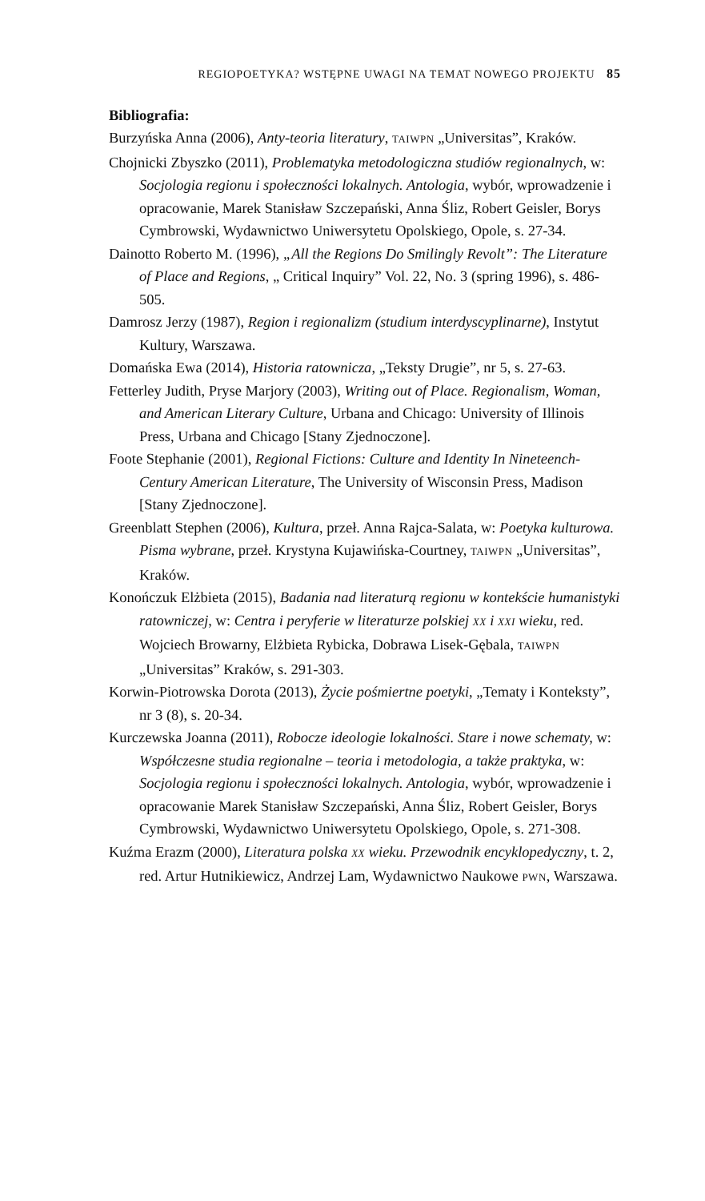REGIOPOETYKA? WSTĘPNE UWAGI NA TEMAT NOWEGO PROJEKTU 85
Bibliografia:
Burzyńska Anna (2006), Anty-teoria literatury, TAIWPN „Universitas”, Kraków.
Chojnicki Zbyszko (2011), Problematyka metodologiczna studiów regionalnych, w: Socjologia regionu i społeczności lokalnych. Antologia, wybór, wprowadzenie i opracowanie, Marek Stanisław Szczepański, Anna Śliz, Robert Geisler, Borys Cymbrowski, Wydawnictwo Uniwersytetu Opolskiego, Opole, s. 27-34.
Dainotto Roberto M. (1996), „All the Regions Do Smilingly Revolt”: The Literature of Place and Regions, „ Critical Inquiry” Vol. 22, No. 3 (spring 1996), s. 486-505.
Damrosz Jerzy (1987), Region i regionalizm (studium interdyscyplinarne), Instytut Kultury, Warszawa.
Domańska Ewa (2014), Historia ratownicza, „Teksty Drugie”, nr 5, s. 27-63.
Fetterley Judith, Pryse Marjory (2003), Writing out of Place. Regionalism, Woman, and American Literary Culture, Urbana and Chicago: University of Illinois Press, Urbana and Chicago [Stany Zjednoczone].
Foote Stephanie (2001), Regional Fictions: Culture and Identity In Nineteench-Century American Literature, The University of Wisconsin Press, Madison [Stany Zjednoczone].
Greenblatt Stephen (2006), Kultura, przeł. Anna Rajca-Salata, w: Poetyka kulturowa. Pisma wybrane, przeł. Krystyna Kujawińska-Courtney, TAIWPN „Universitas”, Kraków.
Konończuk Elżbieta (2015), Badania nad literaturą regionu w kontekście humanistyki ratowniczej, w: Centra i peryferie w literaturze polskiej XX i XXI wieku, red. Wojciech Browarny, Elżbieta Rybicka, Dobrawa Lisek-Gębala, TAIWPN „Universitas” Kraków, s. 291-303.
Korwin-Piotrowska Dorota (2013), Życie pośmiertne poetyki, „Tematy i Konteksty”, nr 3 (8), s. 20-34.
Kurczewska Joanna (2011), Robocze ideologie lokalności. Stare i nowe schematy, w: Współczesne studia regionalne – teoria i metodologia, a także praktyka, w: Socjologia regionu i społeczności lokalnych. Antologia, wybór, wprowadzenie i opracowanie Marek Stanisław Szczepański, Anna Śliz, Robert Geisler, Borys Cymbrowski, Wydawnictwo Uniwersytetu Opolskiego, Opole, s. 271-308.
Kuźma Erazm (2000), Literatura polska XX wieku. Przewodnik encyklopedyczny, t. 2, red. Artur Hutnikiewicz, Andrzej Lam, Wydawnictwo Naukowe PWN, Warszawa.